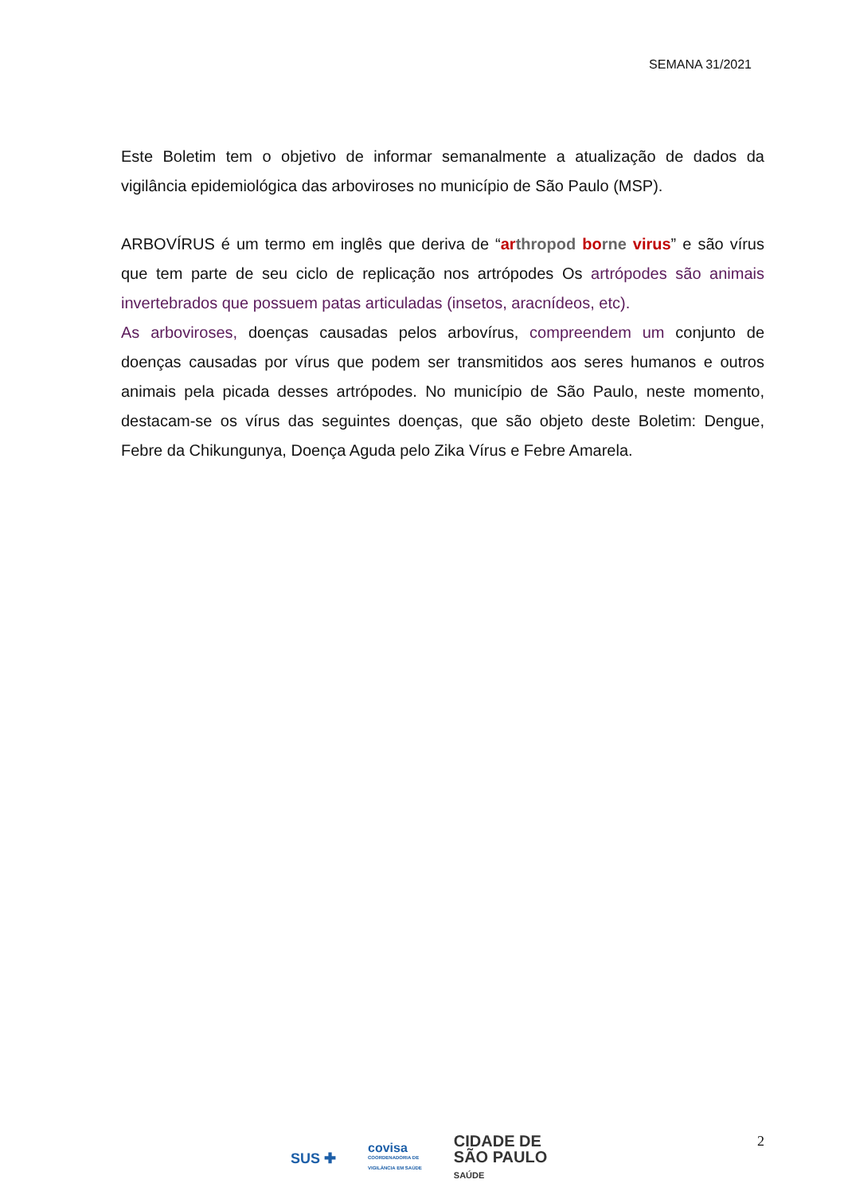SEMANA 31/2021
Este Boletim tem o objetivo de informar semanalmente a atualização de dados da vigilância epidemiológica das arboviroses no município de São Paulo (MSP).
ARBOVÍRUS é um termo em inglês que deriva de “ar thropod bo rne virus” e são vírus que tem parte de seu ciclo de replicação nos artrópodes Os artrópodes são animais invertebrados que possuem patas articuladas (insetos, aracnídeos, etc).
As arboviroses, doenças causadas pelos arbovírus, compreendem um conjunto de doenças causadas por vírus que podem ser transmitidos aos seres humanos e outros animais pela picada desses artrópodes. No município de São Paulo, neste momento, destacam-se os vírus das seguintes doenças, que são objeto deste Boletim: Dengue, Febre da Chikungunya, Doença Aguda pelo Zika Vírus e Febre Amarela.
2
SUS ✚
covisa
COORDENADORIA DE
VIGILÂNCIA EM SAÚDE
CIDADE DE
SÃO PAULO
SAÚDE